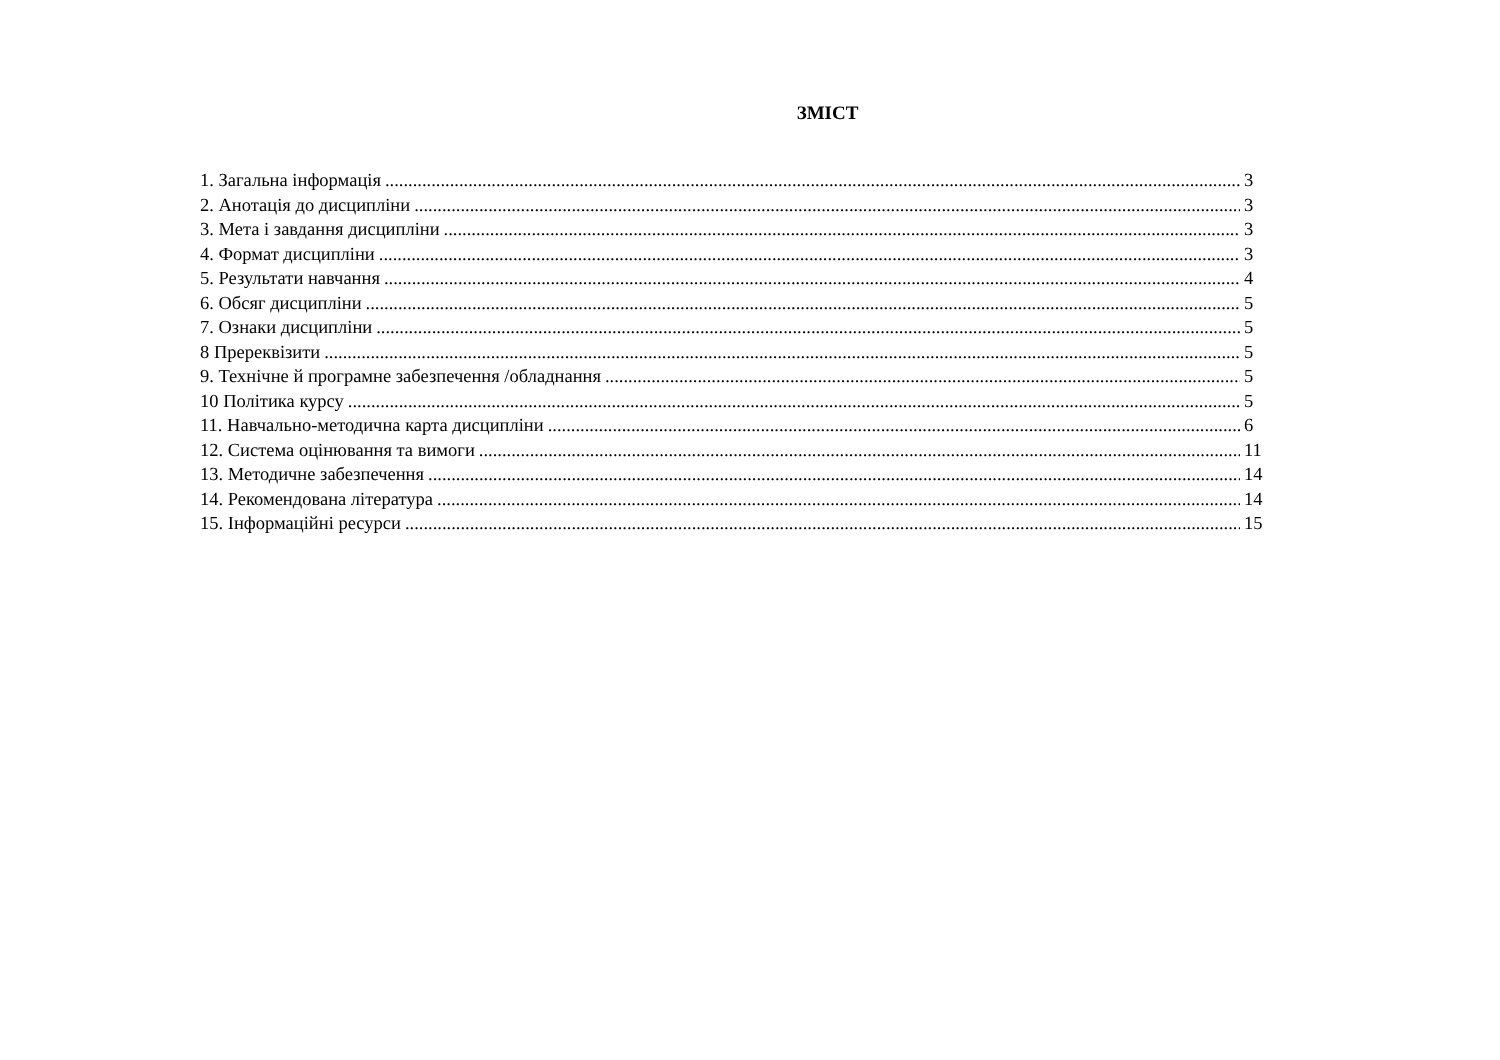ЗМІСТ
1. Загальна інформація 3
2. Анотація до дисципліни 3
3. Мета і завдання дисципліни 3
4. Формат дисципліни 3
5. Результати навчання 4
6. Обсяг дисципліни 5
7. Ознаки дисципліни 5
8 Пререквізити 5
9. Технічне й програмне забезпечення /обладнання 5
10 Політика курсу 5
11. Навчально-методична карта дисципліни 6
12. Система оцінювання та вимоги 11
13. Методичне забезпечення 14
14. Рекомендована література 14
15. Інформаційні ресурси 15